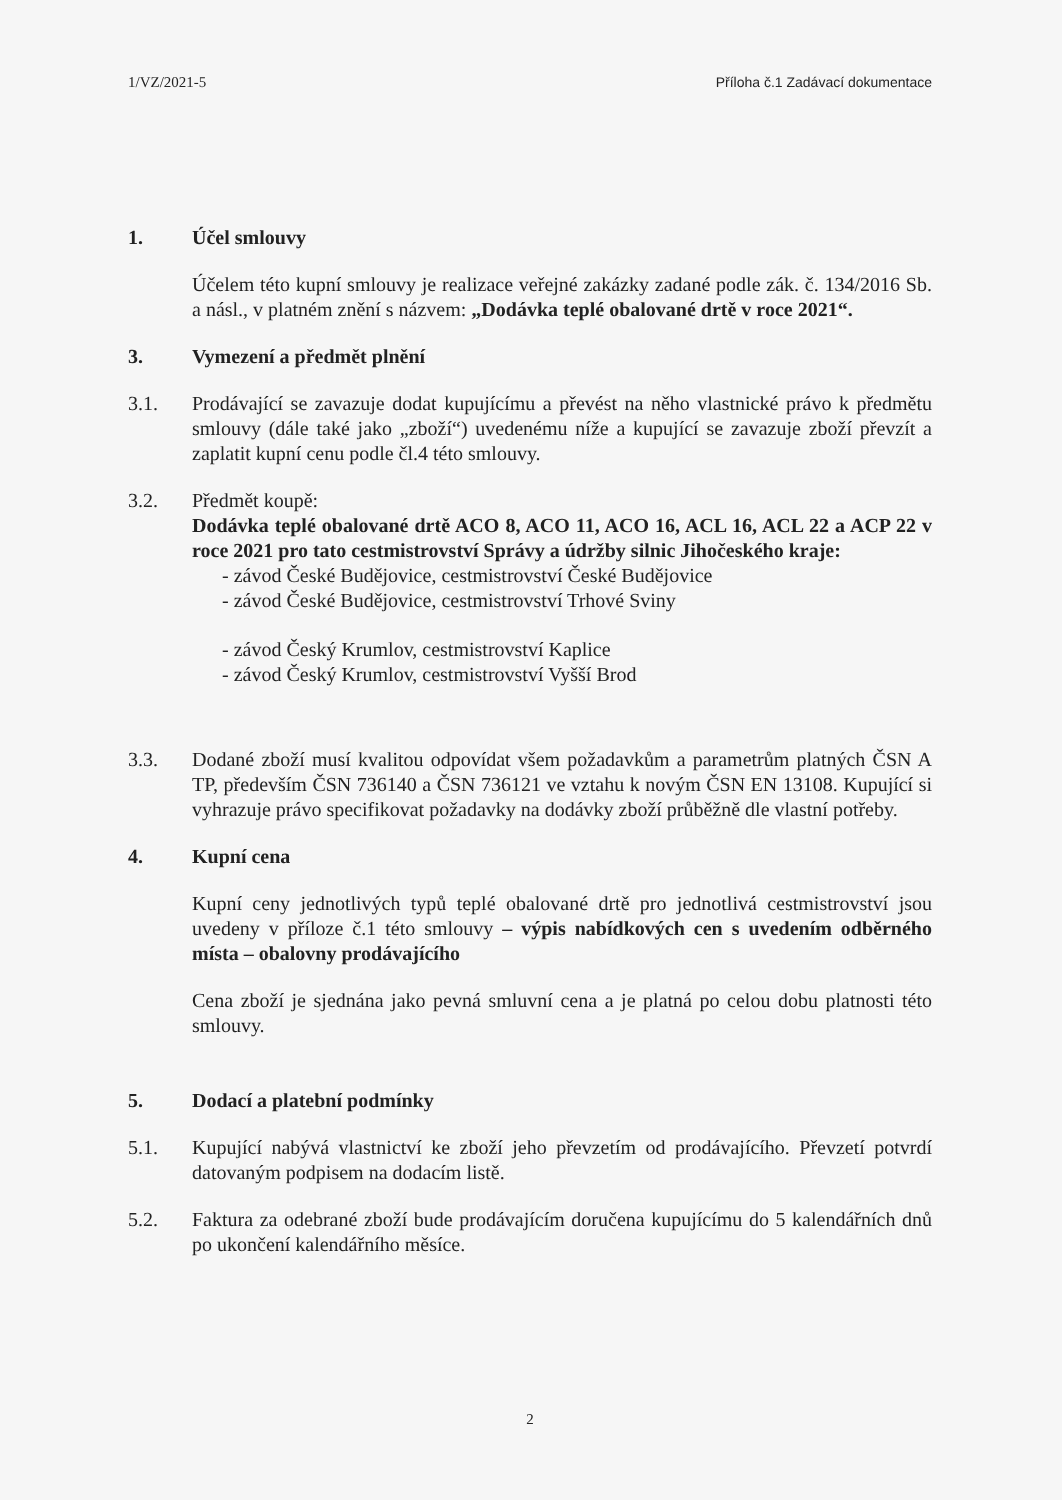1/VZ/2021-5 Příloha č.1 Zadávací dokumentace
1. Účel smlouvy
Účelem této kupní smlouvy je realizace veřejné zakázky zadané podle zák. č. 134/2016 Sb. a násl., v platném znění s názvem: „Dodávka teplé obalované drtě v roce 2021“.
3. Vymezení a předmět plnění
3.1. Prodávající se zavazuje dodat kupujícímu a převést na něho vlastnické právo k předmětu smlouvy (dále také jako „zboží“) uvedenému níže a kupující se zavazuje zboží převzít a zaplatit kupní cenu podle čl.4 této smlouvy.
3.2. Předmět koupě:
Dodávka teplé obalované drtě ACO 8, ACO 11, ACO 16, ACL 16, ACL 22 a ACP 22 v roce 2021 pro tato cestmistrovství Správy a údržby silnic Jihočeského kraje:
- závod České Budějovice, cestmistrovství České Budějovice
- závod České Budějovice, cestmistrovství Trhové Sviny
- závod Český Krumlov, cestmistrovství Kaplice
- závod Český Krumlov, cestmistrovství Vyšší Brod
3.3. Dodané zboží musí kvalitou odpovídat všem požadavkům a parametrům platných ČSN A TP, především ČSN 736140 a ČSN 736121 ve vztahu k novým ČSN EN 13108. Kupující si vyhrazuje právo specifikovat požadavky na dodávky zboží průběžně dle vlastní potřeby.
4. Kupní cena
Kupní ceny jednotlivých typů teplé obalované drtě pro jednotlivá cestmistrovství jsou uvedeny v příloze č.1 této smlouvy – výpis nabídkových cen s uvedením odběrného místa – obalovny prodávajícího
Cena zboží je sjednána jako pevná smluvní cena a je platná po celou dobu platnosti této smlouvy.
5. Dodací a platební podmínky
5.1. Kupující nabývá vlastnictví ke zboží jeho převzetím od prodávajícího. Převzetí potvrdí datovaným podpisem na dodacím listě.
5.2. Faktura za odebrané zboží bude prodávajícím doručena kupujícímu do 5 kalendářních dnů po ukončení kalendářního měsíce.
2